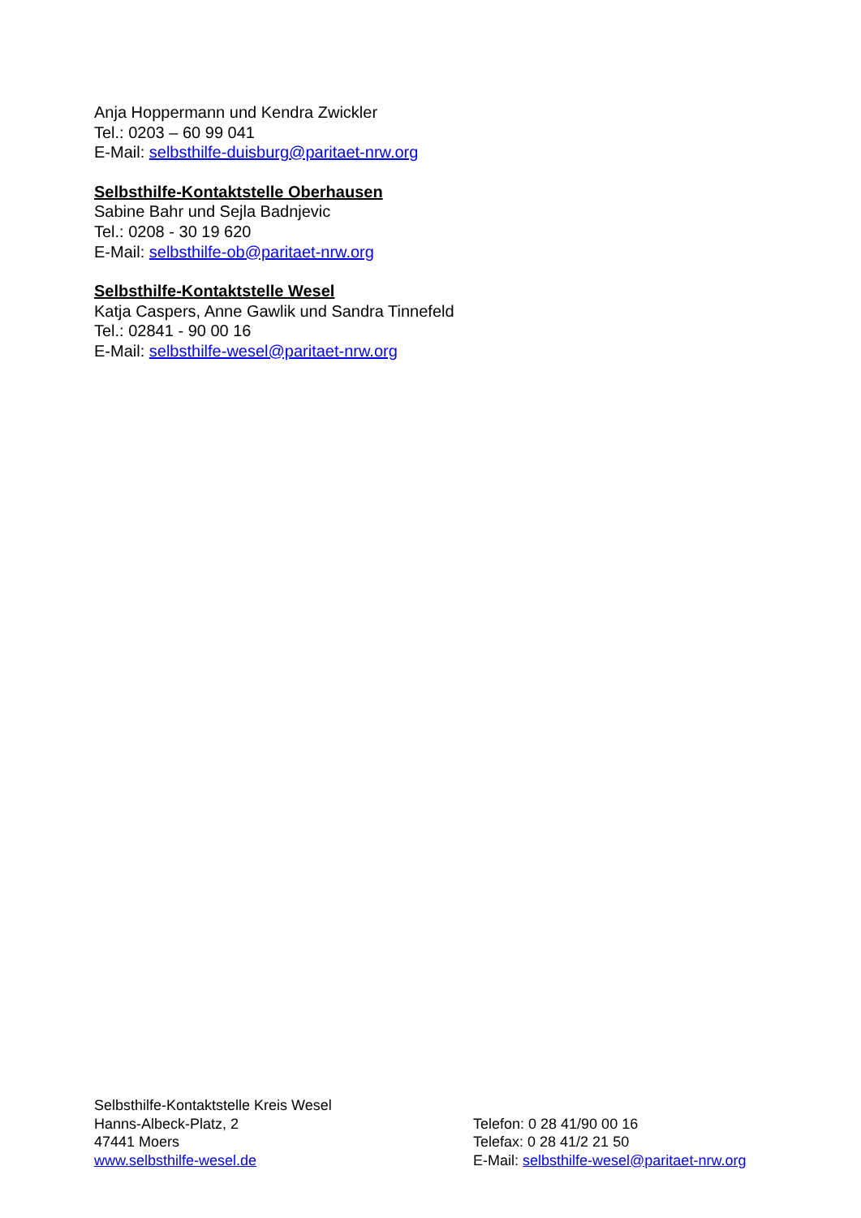Anja Hoppermann und Kendra Zwickler
Tel.: 0203 – 60 99 041
E-Mail: selbsthilfe-duisburg@paritaet-nrw.org
Selbsthilfe-Kontaktstelle Oberhausen
Sabine Bahr und Sejla Badnjevic
Tel.: 0208 - 30 19 620
E-Mail: selbsthilfe-ob@paritaet-nrw.org
Selbsthilfe-Kontaktstelle Wesel
Katja Caspers, Anne Gawlik und Sandra Tinnefeld
Tel.: 02841 - 90 00 16
E-Mail: selbsthilfe-wesel@paritaet-nrw.org
Selbsthilfe-Kontaktstelle Kreis Wesel
Hanns-Albeck-Platz, 2
47441 Moers
www.selbsthilfe-wesel.de
Telefon: 0 28 41/90 00 16
Telefax: 0 28 41/2 21 50
E-Mail: selbsthilfe-wesel@paritaet-nrw.org